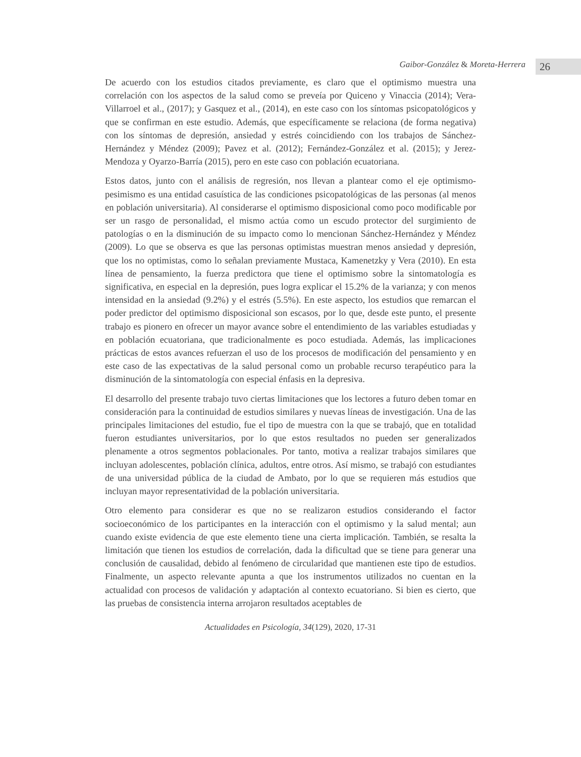Gaibor-González & Moreta-Herrera 26
De acuerdo con los estudios citados previamente, es claro que el optimismo muestra una correlación con los aspectos de la salud como se preveía por Quiceno y Vinaccia (2014); Vera-Villarroel et al., (2017); y Gasquez et al., (2014), en este caso con los síntomas psicopatológicos y que se confirman en este estudio. Además, que específicamente se relaciona (de forma negativa) con los síntomas de depresión, ansiedad y estrés coincidiendo con los trabajos de Sánchez-Hernández y Méndez (2009); Pavez et al. (2012); Fernández-González et al. (2015); y Jerez-Mendoza y Oyarzo-Barría (2015), pero en este caso con población ecuatoriana.
Estos datos, junto con el análisis de regresión, nos llevan a plantear como el eje optimismo-pesimismo es una entidad casuística de las condiciones psicopatológicas de las personas (al menos en población universitaria). Al considerarse el optimismo disposicional como poco modificable por ser un rasgo de personalidad, el mismo actúa como un escudo protector del surgimiento de patologías o en la disminución de su impacto como lo mencionan Sánchez-Hernández y Méndez (2009). Lo que se observa es que las personas optimistas muestran menos ansiedad y depresión, que los no optimistas, como lo señalan previamente Mustaca, Kamenetzky y Vera (2010). En esta línea de pensamiento, la fuerza predictora que tiene el optimismo sobre la sintomatología es significativa, en especial en la depresión, pues logra explicar el 15.2% de la varianza; y con menos intensidad en la ansiedad (9.2%) y el estrés (5.5%). En este aspecto, los estudios que remarcan el poder predictor del optimismo disposicional son escasos, por lo que, desde este punto, el presente trabajo es pionero en ofrecer un mayor avance sobre el entendimiento de las variables estudiadas y en población ecuatoriana, que tradicionalmente es poco estudiada. Además, las implicaciones prácticas de estos avances refuerzan el uso de los procesos de modificación del pensamiento y en este caso de las expectativas de la salud personal como un probable recurso terapéutico para la disminución de la sintomatología con especial énfasis en la depresiva.
El desarrollo del presente trabajo tuvo ciertas limitaciones que los lectores a futuro deben tomar en consideración para la continuidad de estudios similares y nuevas líneas de investigación. Una de las principales limitaciones del estudio, fue el tipo de muestra con la que se trabajó, que en totalidad fueron estudiantes universitarios, por lo que estos resultados no pueden ser generalizados plenamente a otros segmentos poblacionales. Por tanto, motiva a realizar trabajos similares que incluyan adolescentes, población clínica, adultos, entre otros. Así mismo, se trabajó con estudiantes de una universidad pública de la ciudad de Ambato, por lo que se requieren más estudios que incluyan mayor representatividad de la población universitaria.
Otro elemento para considerar es que no se realizaron estudios considerando el factor socioeconómico de los participantes en la interacción con el optimismo y la salud mental; aun cuando existe evidencia de que este elemento tiene una cierta implicación. También, se resalta la limitación que tienen los estudios de correlación, dada la dificultad que se tiene para generar una conclusión de causalidad, debido al fenómeno de circularidad que mantienen este tipo de estudios. Finalmente, un aspecto relevante apunta a que los instrumentos utilizados no cuentan en la actualidad con procesos de validación y adaptación al contexto ecuatoriano. Si bien es cierto, que las pruebas de consistencia interna arrojaron resultados aceptables de
Actualidades en Psicología, 34(129), 2020, 17-31